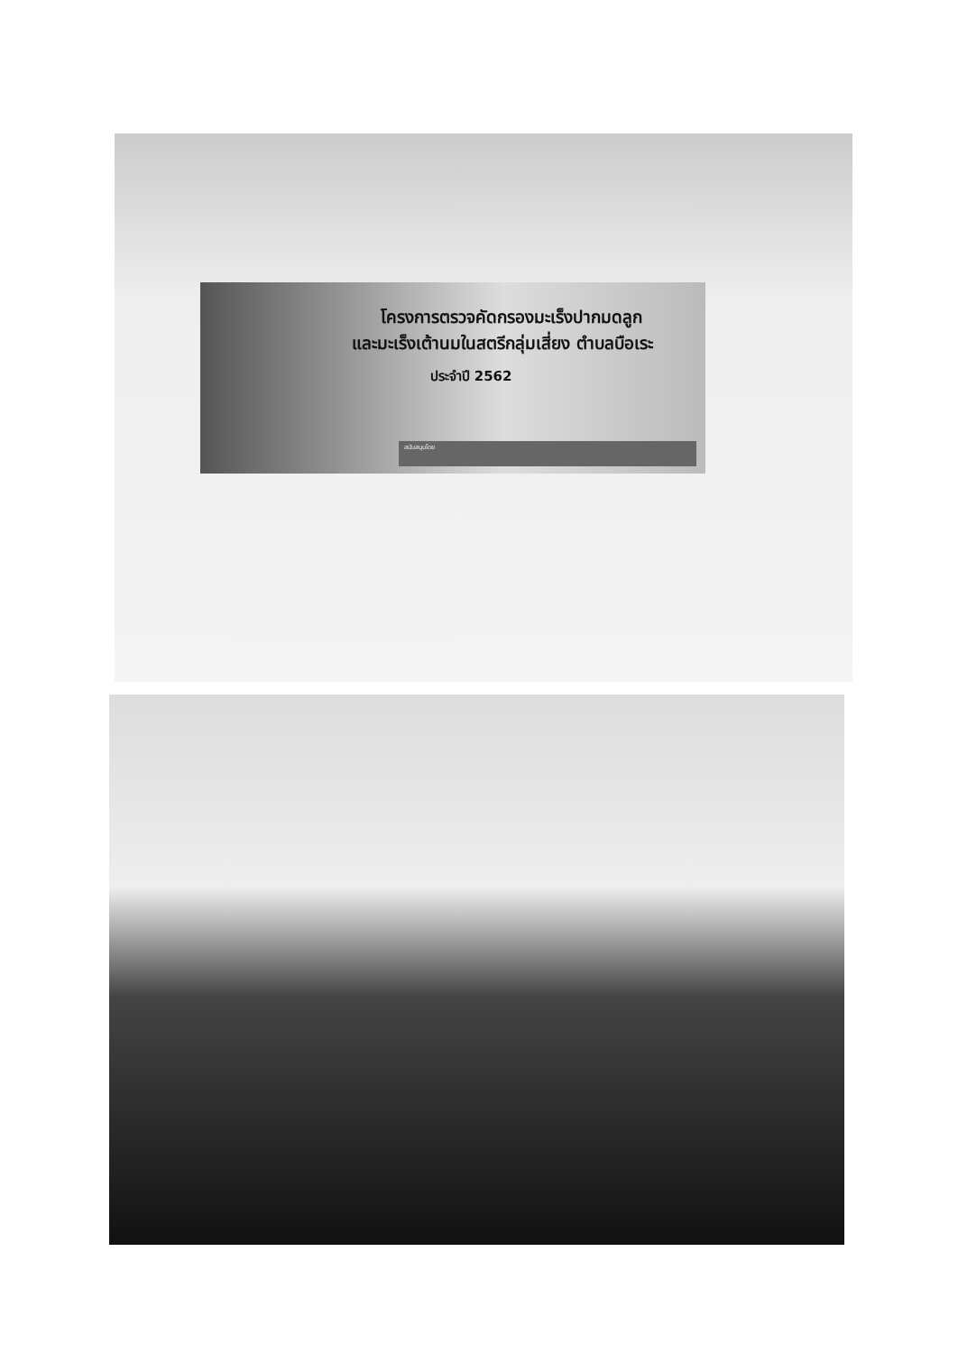โครงการตรวจคัดกรองมะเร็งปากมดลูก
และมะเร็งเต้านมในสตรีกลุ่มเสี่ยง ตำบลบือเระ
ประจำปี 2562
สนับสนุนโดย